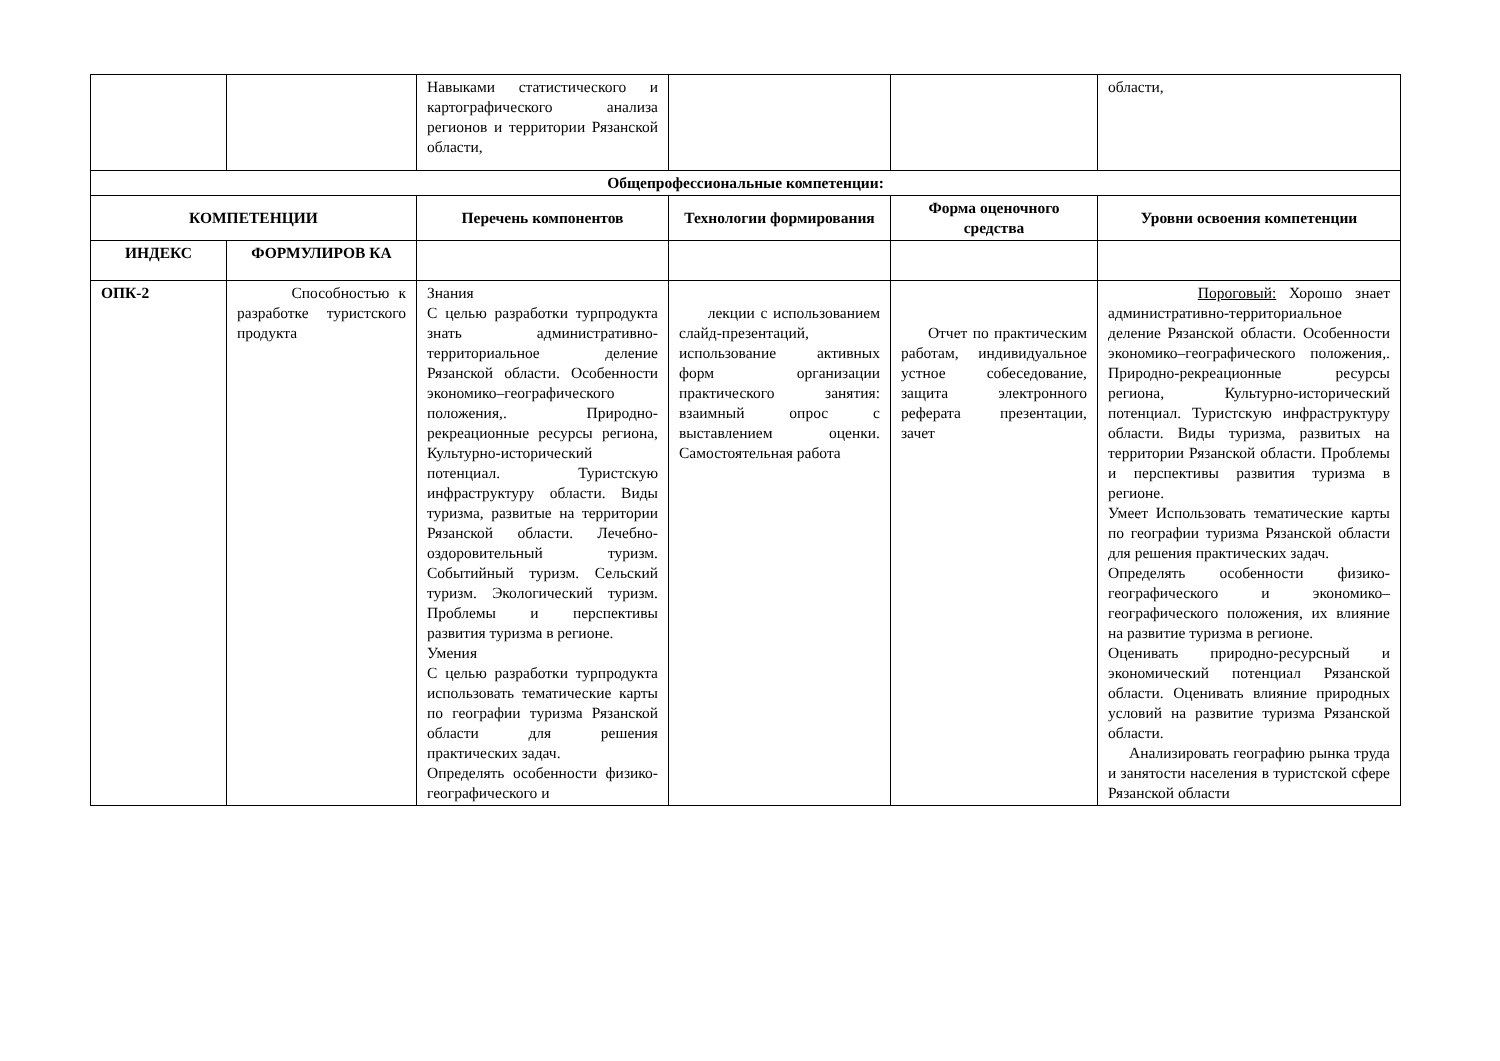| | | Навыками статистического и картографического анализа регионов и территории Рязанской области, | | | области, |
| Общепрофессиональные компетенции: | | | | | |
| КОМПЕТЕНЦИИ | | Перечень компонентов | Технологии формирования | Форма оценочного средства | Уровни освоения компетенции |
| ИНДЕКС | ФОРМУЛИРОВ КА | | | | |
| ОПК-2 | Способностью к разработке туристского продукта | Знания С целью разработки турпродукта знать административно-территориальное деление Рязанской области. Особенности экономико–географического положения,. Природно-рекреационные ресурсы региона, Культурно-исторический потенциал. Туристскую инфраструктуру области. Виды туризма, развитые на территории Рязанской области. Лечебно-оздоровительный туризм. Событийный туризм. Сельский туризм. Экологический туризм. Проблемы и перспективы развития туризма в регионе. Умения С целью разработки турпродукта использовать тематические карты по географии туризма Рязанской области для решения практических задач. Определять особенности физико-географического и | лекции с использованием слайд-презентаций, использование активных форм организации практического занятия: взаимный опрос с выставлением оценки. Самостоятельная работа | Отчет по практическим работам, индивидуальное устное собеседование, защита электронного реферата презентации, зачет | Пороговый: Хорошо знает административно-территориальное деление Рязанской области. Особенности экономико–географического положения,. Природно-рекреационные ресурсы региона, Культурно-исторический потенциал. Туристскую инфраструктуру области. Виды туризма, развитых на территории Рязанской области. Проблемы и перспективы развития туризма в регионе. Умеет Использовать тематические карты по географии туризма Рязанской области для решения практических задач. Определять особенности физико-географического и экономико–географического положения, их влияние на развитие туризма в регионе. Оценивать природно-ресурсный и экономический потенциал Рязанской области. Оценивать влияние природных условий на развитие туризма Рязанской области. Анализировать географию рынка труда и занятости населения в туристской сфере Рязанской области |